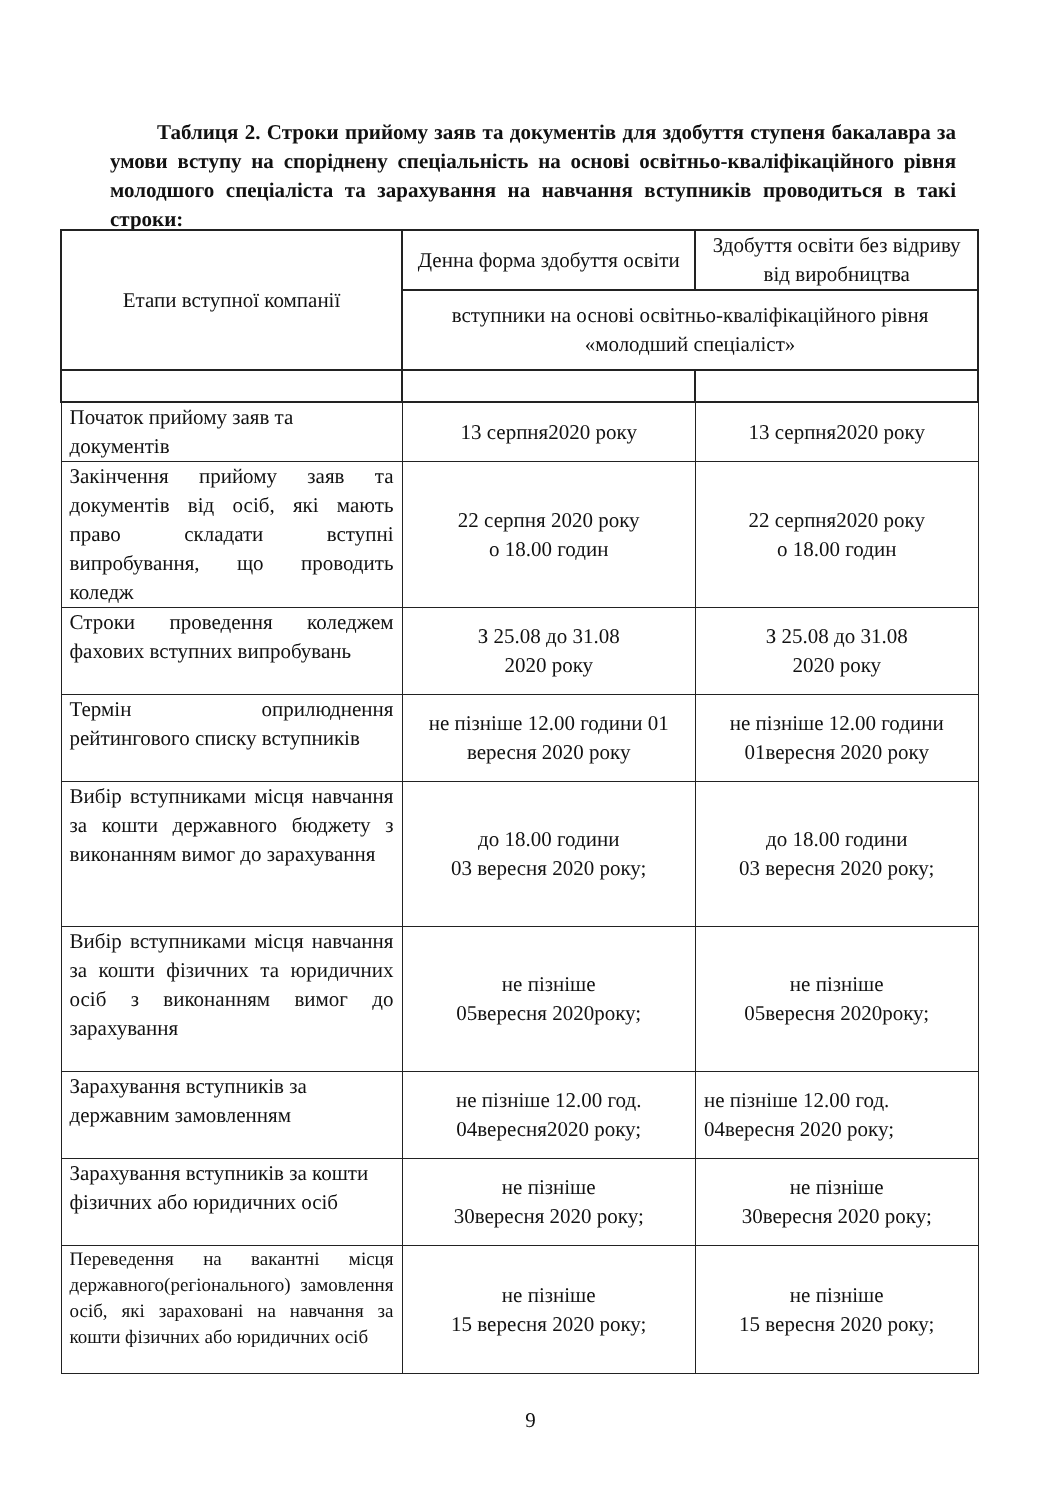Таблиця 2. Строки прийому заяв та документів для здобуття ступеня бакалавра за умови вступу на споріднену спеціальність на основі освітньо-кваліфікаційного рівня молодшого спеціаліста та зарахування на навчання вступників проводиться в такі строки:
| Етапи вступної компанії | Денна форма здобуття освіти | Здобуття освіти без відриву від виробництва |
| --- | --- | --- |
| | вступники на основі освітньо-кваліфікаційного рівня «молодший спеціаліст» | |
| Початок прийому заяв та документів | 13 серпня2020 року | 13 серпня2020 року |
| Закінчення прийому заяв та документів від осіб, які мають право складати вступні випробування, що проводить коледж | 22 серпня 2020 року о 18.00 годин | 22 серпня2020 року о 18.00 годин |
| Строки проведення коледжем фахових вступних випробувань | З 25.08 до 31.08 2020 року | З 25.08 до 31.08 2020 року |
| Термін оприлюднення рейтингового списку вступників | не пізніше 12.00 години 01 вересня 2020 року | не пізніше 12.00 години 01вересня 2020 року |
| Вибір вступниками місця навчання за кошти державного бюджету з виконанням вимог до зарахування | до 18.00 години 03 вересня 2020 року; | до 18.00 години 03 вересня 2020 року; |
| Вибір вступниками місця навчання за кошти фізичних та юридичних осіб з виконанням вимог до зарахування | не пізніше 05вересня 2020року; | не пізніше 05вересня 2020року; |
| Зарахування вступників за державним замовленням | не пізніше 12.00 год. 04вересня2020 року; | не пізніше 12.00 год. 04вересня 2020 року; |
| Зарахування вступників за кошти фізичних або юридичних осіб | не пізніше 30вересня 2020 року; | не пізніше 30вересня 2020 року; |
| Переведення на вакантні місця державного(регіонального) замовлення осіб, які зараховані на навчання за кошти фізичних або юридичних осіб | не пізніше 15 вересня 2020 року; | не пізніше 15 вересня 2020 року; |
9